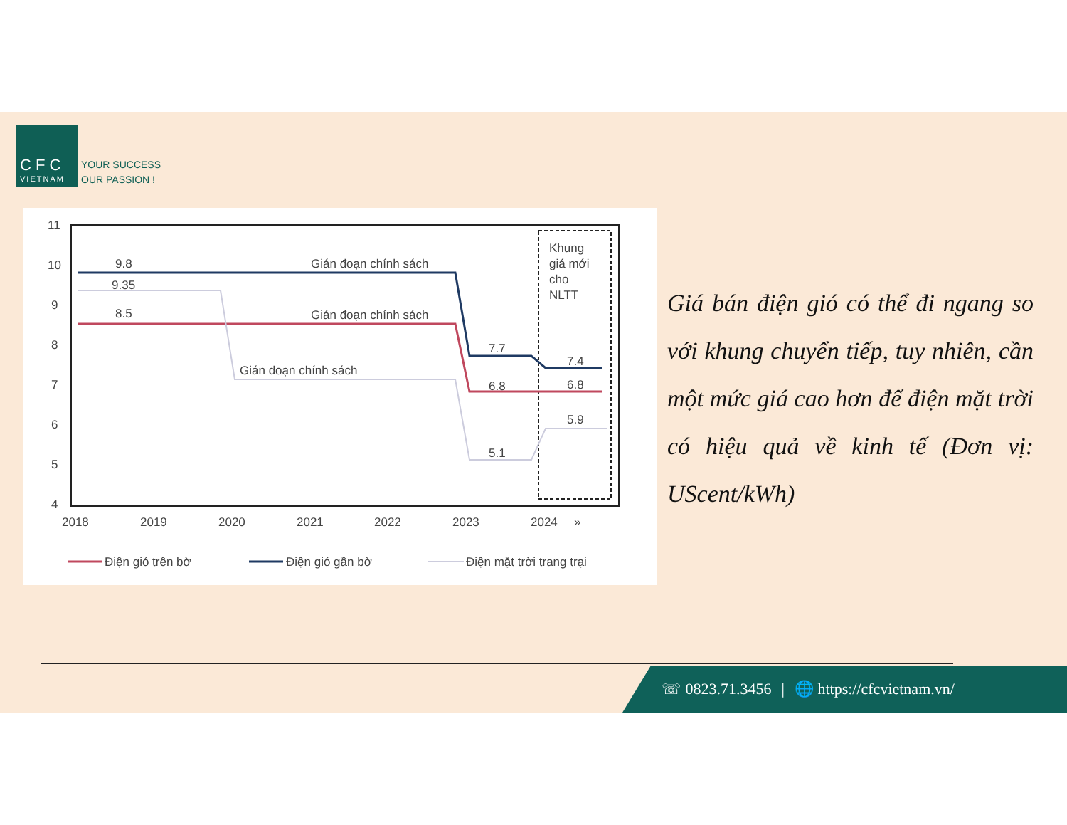C F C
VIETNAM
YOUR SUCCESS
OUR PASSION !
11
10
9
8
7
6
5
4
2018
2019
2020
2021
2022
2023
2024
»
9.8
9.35
8.5
Gián đoạn chính sách
Gián đoạn chính sách
Gián đoạn chính sách
7.7
6.8
5.1
7.4
6.8
5.9
Khung
giá mới
cho
NLTT
Điện gió trên bờ
Điện gió gần bờ
Điện mặt trời trang trại
Giá bán điện gió có thể đi ngang so với khung chuyển tiếp, tuy nhiên, cần một mức giá cao hơn để điện mặt trời có hiệu quả về kinh tế (Đơn vị: UScent/kWh)
☏ 0823.71.3456 | 🌐 https://cfcvietnam.vn/